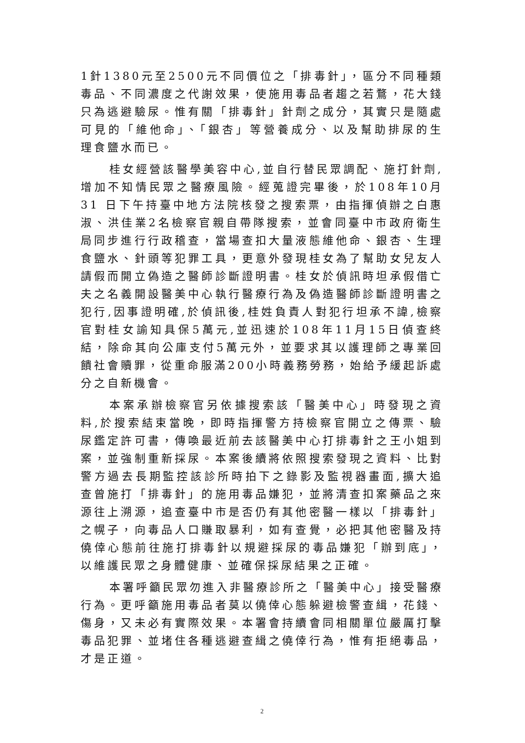1針1380元至2500元不同價位之「排毒針」，區分不同種類毒品、不同濃度之代謝效果，使施用毒品者趨之若鶩，花大錢只為逃避驗尿。惟有關「排毒針」針劑之成分，其實只是隨處可見的「維他命」、「銀杏」等營養成分、以及幫助排尿的生理食鹽水而已。
桂女經營該醫學美容中心,並自行替民眾調配、施打針劑,增加不知情民眾之醫療風險。經蒐證完畢後，於108年10月31 日下午持臺中地方法院核發之搜索票，由指揮偵辦之白惠淑、洪佳業2名檢察官親自帶隊搜索，並會同臺中市政府衛生局同步進行行政稽查，當場查扣大量液態維他命、銀杏、生理食鹽水、針頭等犯罪工具，更意外發現桂女為了幫助女兒友人請假而開立偽造之醫師診斷證明書。桂女於偵訊時坦承假借亡夫之名義開設醫美中心執行醫療行為及偽造醫師診斷證明書之犯行,因事證明確,於偵訊後,桂姓負責人對犯行坦承不諱,檢察官對桂女諭知具保5萬元,並迅速於108年11月15日偵查終結，除命其向公庫支付5萬元外，並要求其以護理師之專業回饋社會贖罪，從重命服滿200小時義務勞務，始給予緩起訴處分之自新機會。
本案承辦檢察官另依據搜索該「醫美中心」時發現之資料,於搜索結束當晚，即時指揮警方持檢察官開立之傳票、驗尿鑑定許可書，傳喚最近前去該醫美中心打排毒針之王小姐到案，並強制重新採尿。本案後續將依照搜索發現之資料、比對警方過去長期監控該診所時拍下之錄影及監視器畫面,擴大追查曾施打「排毒針」的施用毒品嫌犯，並將清查扣案藥品之來源往上溯源，追查臺中市是否仍有其他密醫一樣以「排毒針」之幌子，向毒品人口賺取暴利，如有查覺，必把其他密醫及持僥倖心態前往施打排毒針以規避採尿的毒品嫌犯「辦到底」，以維護民眾之身體健康、並確保採尿結果之正確。
本署呼籲民眾勿進入非醫療診所之「醫美中心」接受醫療行為。更呼籲施用毒品者莫以僥倖心態躲避檢警查緝，花錢、傷身，又未必有實際效果。本署會持續會同相關單位嚴厲打擊毒品犯罪、並堵住各種逃避查緝之僥倖行為，惟有拒絕毒品，才是正道。
2